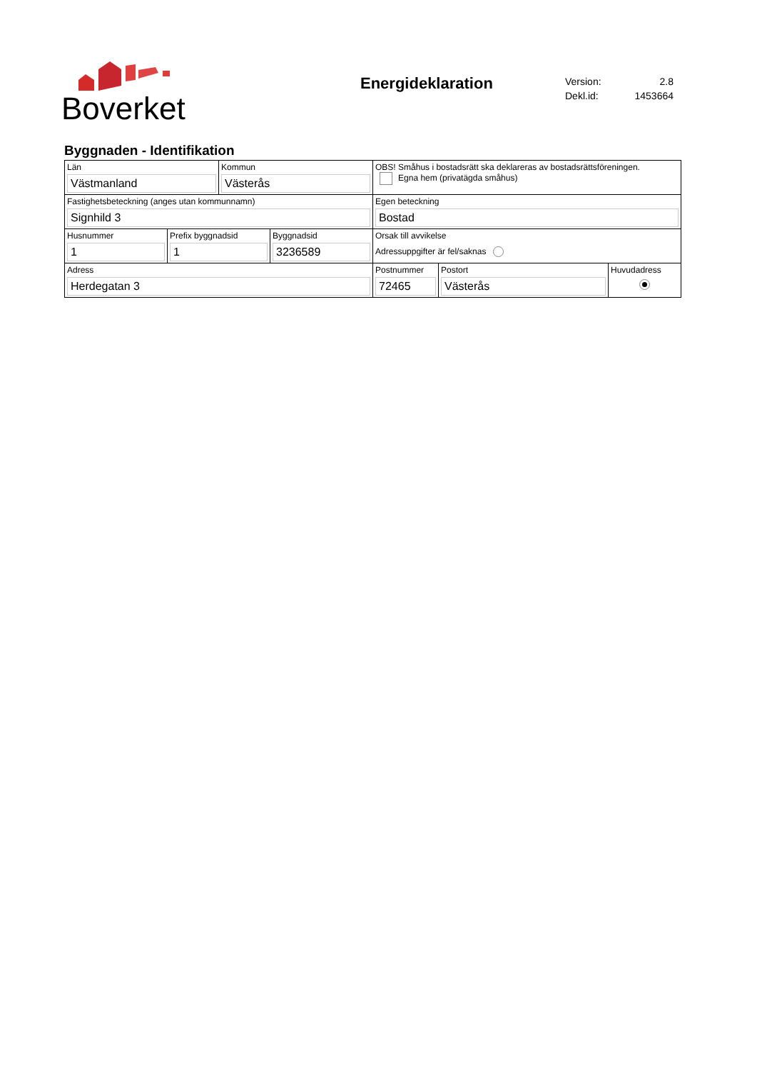Boverket
Energideklaration
| Version: | 2.8 |
| Dekl.id: | 1453664 |
Byggnaden - Identifikation
| Län Västmanland | | Kommun Västerås | | OBS! Småhus i bostadsrätt ska deklareras av bostadsrättsföreningen. Egna hem (privatägda småhus) | | |
| Fastighetsbeteckning (anges utan kommunnamn) Signhild 3 | | | | Egen beteckning Bostad | | |
| Husnummer 1 | Prefix byggnadsid 1 | | Byggnadsid 3236589 | Orsak till avvikelse Adressuppgifter är fel/saknas | | |
| Adress Herdegatan 3 | | | | Postnummer 72465 | Postort Västerås | Huvudadress |